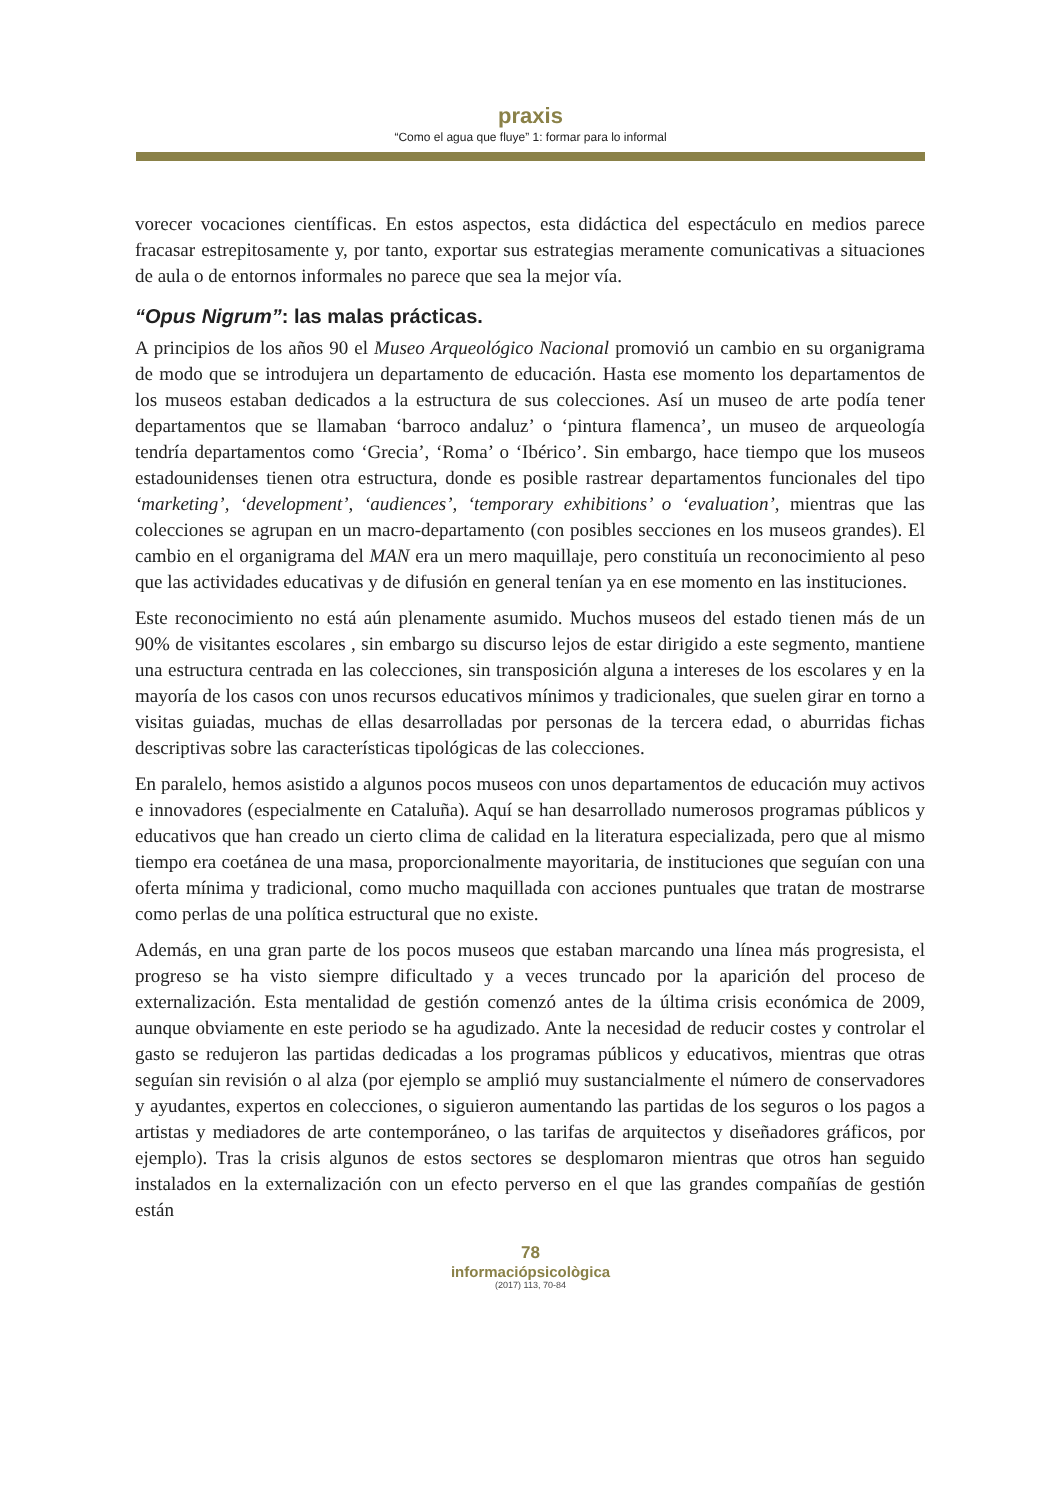praxis
“Como el agua que fluye” 1: formar para lo informal
vorecer vocaciones científicas. En estos aspectos, esta didáctica del espectáculo en medios parece fracasar estrepitosamente y, por tanto, exportar sus estrategias meramente comunicativas a situaciones de aula o de entornos informales no parece que sea la mejor vía.
“Opus Nigrum”: las malas prácticas.
A principios de los años 90 el Museo Arqueológico Nacional promovió un cambio en su organigrama de modo que se introdujera un departamento de educación. Hasta ese momento los departamentos de los museos estaban dedicados a la estructura de sus colecciones. Así un museo de arte podía tener departamentos que se llamaban ‘barroco andaluz’ o ‘pintura flamenca’, un museo de arqueología tendría departamentos como ‘Grecia’, ‘Roma’ o ‘Ibérico’. Sin embargo, hace tiempo que los museos estadounidenses tienen otra estructura, donde es posible rastrear departamentos funcionales del tipo ‘marketing’, ‘development’, ‘audiences’, ‘temporary exhibitions’ o ‘evaluation’, mientras que las colecciones se agrupan en un macro-departamento (con posibles secciones en los museos grandes). El cambio en el organigrama del MAN era un mero maquillaje, pero constituía un reconocimiento al peso que las actividades educativas y de difusión en general tenían ya en ese momento en las instituciones.
Este reconocimiento no está aún plenamente asumido. Muchos museos del estado tienen más de un 90% de visitantes escolares , sin embargo su discurso lejos de estar dirigido a este segmento, mantiene una estructura centrada en las colecciones, sin transposición alguna a intereses de los escolares y en la mayoría de los casos con unos recursos educativos mínimos y tradicionales, que suelen girar en torno a visitas guiadas, muchas de ellas desarrolladas por personas de la tercera edad, o aburridas fichas descriptivas sobre las características tipológicas de las colecciones.
En paralelo, hemos asistido a algunos pocos museos con unos departamentos de educación muy activos e innovadores (especialmente en Cataluña). Aquí se han desarrollado numerosos programas públicos y educativos que han creado un cierto clima de calidad en la literatura especializada, pero que al mismo tiempo era coetánea de una masa, proporcionalmente mayoritaria, de instituciones que seguían con una oferta mínima y tradicional, como mucho maquillada con acciones puntuales que tratan de mostrarse como perlas de una política estructural que no existe.
Además, en una gran parte de los pocos museos que estaban marcando una línea más progresista, el progreso se ha visto siempre dificultado y a veces truncado por la aparición del proceso de externalización. Esta mentalidad de gestión comenzó antes de la última crisis económica de 2009, aunque obviamente en este periodo se ha agudizado. Ante la necesidad de reducir costes y controlar el gasto se redujeron las partidas dedicadas a los programas públicos y educativos, mientras que otras seguían sin revisión o al alza (por ejemplo se amplió muy sustancialmente el número de conservadores y ayudantes, expertos en colecciones, o siguieron aumentando las partidas de los seguros o los pagos a artistas y mediadores de arte contemporáneo, o las tarifas de arquitectos y diseñadores gráficos, por ejemplo). Tras la crisis algunos de estos sectores se desplomaron mientras que otros han seguido instalados en la externalización con un efecto perverso en el que las grandes compañías de gestión están
78
informaciópsicològica
(2017) 113, 70-84